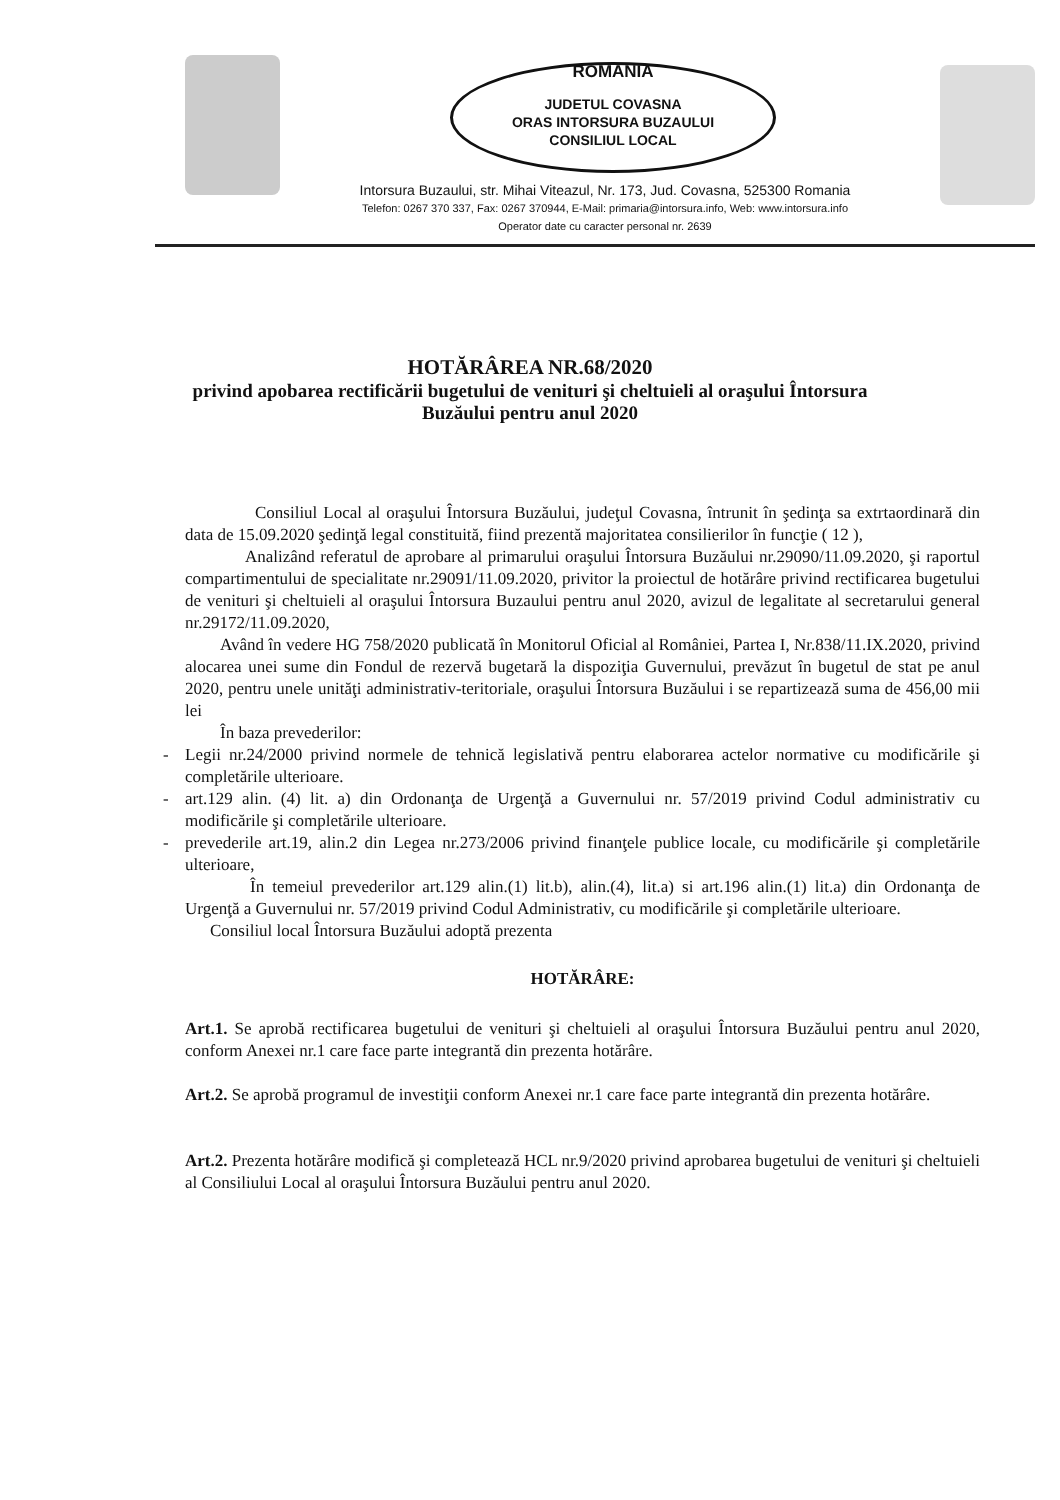ROMANIA
JUDETUL COVASNA
ORAS INTORSURA BUZAULUI
CONSILIUL LOCAL
Intorsura Buzaului, str. Mihai Viteazul, Nr. 173, Jud. Covasna, 525300 Romania
Telefon: 0267 370 337, Fax: 0267 370944, E-Mail: primaria@intorsura.info, Web: www.intorsura.info
Operator date cu caracter personal nr. 2639
HOTĂRÂREA NR.68/2020
privind apobarea rectificării bugetului de venituri şi cheltuieli al oraşului Întorsura
Buzăului pentru anul 2020
Consiliul Local al oraşului Întorsura Buzăului, judeţul Covasna, întrunit în şedinţa sa extrtaordinară din data de 15.09.2020 şedinţă legal constituită, fiind prezentă majoritatea consilierilor în funcţie ( 12 ),
Analizând referatul de aprobare al primarului oraşului Întorsura Buzăului nr.29090/11.09.2020, şi raportul compartimentului de specialitate nr.29091/11.09.2020, privitor la proiectul de hotărâre privind rectificarea bugetului de venituri şi cheltuieli al oraşului Întorsura Buzaului pentru anul 2020, avizul de legalitate al secretarului general nr.29172/11.09.2020,
Având în vedere HG 758/2020 publicată în Monitorul Oficial al României, Partea I, Nr.838/11.IX.2020, privind alocarea unei sume din Fondul de rezervă bugetară la dispoziţia Guvernului, prevăzut în bugetul de stat pe anul 2020, pentru unele unităţi administrativ-teritoriale, oraşului Întorsura Buzăului i se repartizează suma de 456,00 mii lei
În baza prevederilor:
- Legii nr.24/2000 privind normele de tehnică legislativă pentru elaborarea actelor normative cu modificările şi completările ulterioare.
- art.129 alin. (4) lit. a) din Ordonanţa de Urgenţă a Guvernului nr. 57/2019 privind Codul administrativ cu modificările şi completările ulterioare.
- prevederile art.19, alin.2 din Legea nr.273/2006 privind finanţele publice locale, cu modificările şi completările ulterioare,
În temeiul prevederilor art.129 alin.(1) lit.b), alin.(4), lit.a) si art.196 alin.(1) lit.a) din Ordonanţa de Urgenţă a Guvernului nr. 57/2019 privind Codul Administrativ, cu modificările şi completările ulterioare.
Consiliul local Întorsura Buzăului adoptă prezenta
HOTĂRÂRE:
Art.1. Se aprobă rectificarea bugetului de venituri şi cheltuieli al oraşului Întorsura Buzăului pentru anul 2020, conform Anexei nr.1 care face parte integrantă din prezenta hotărâre.
Art.2. Se aprobă programul de investiţii conform Anexei nr.1 care face parte integrantă din prezenta hotărâre.
Art.2. Prezenta hotărâre modifică şi completează HCL nr.9/2020 privind aprobarea bugetului de venituri şi cheltuieli al Consiliului Local al oraşului Întorsura Buzăului pentru anul 2020.